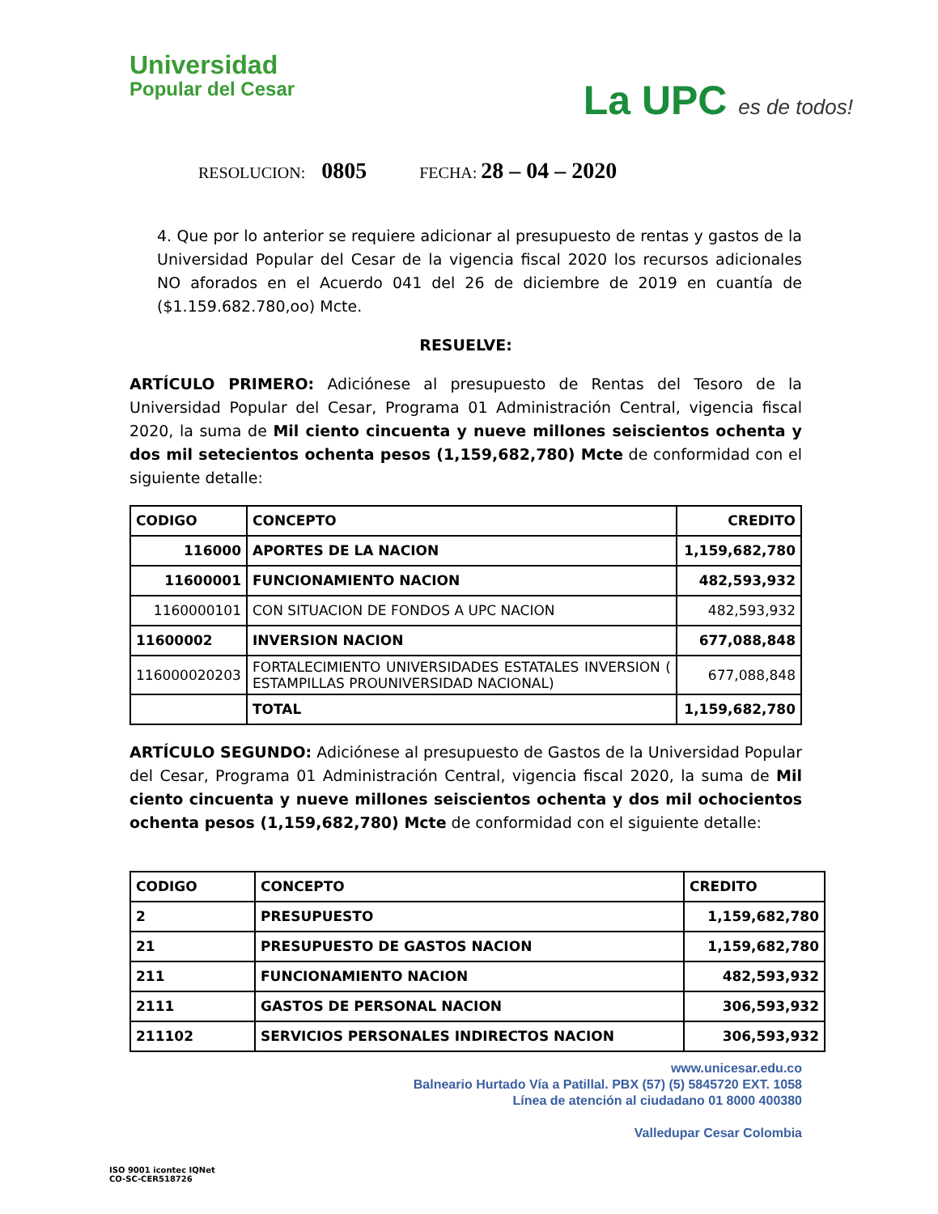Universidad
Popular del Cesar
La UPC es de todos!
RESOLUCION: 0805 FECHA: 28 – 04 – 2020
4. Que por lo anterior se requiere adicionar al presupuesto de rentas y gastos de la Universidad Popular del Cesar de la vigencia fiscal 2020 los recursos adicionales NO aforados en el Acuerdo 041 del 26 de diciembre de 2019 en cuantía de ($1.159.682.780,oo) Mcte.
RESUELVE:
ARTÍCULO PRIMERO: Adiciónese al presupuesto de Rentas del Tesoro de la Universidad Popular del Cesar, Programa 01 Administración Central, vigencia fiscal 2020, la suma de Mil ciento cincuenta y nueve millones seiscientos ochenta y dos mil setecientos ochenta pesos (1,159,682,780) Mcte de conformidad con el siguiente detalle:
| CODIGO | CONCEPTO | CREDITO |
| --- | --- | --- |
| 116000 | APORTES DE LA NACION | 1,159,682,780 |
| 11600001 | FUNCIONAMIENTO NACION | 482,593,932 |
| 1160000101 | CON SITUACION DE FONDOS A UPC NACION | 482,593,932 |
| 11600002 | INVERSION NACION | 677,088,848 |
| 116000020203 | FORTALECIMIENTO UNIVERSIDADES ESTATALES INVERSION ( ESTAMPILLAS PROUNIVERSIDAD NACIONAL) | 677,088,848 |
| | TOTAL | 1,159,682,780 |
ARTÍCULO SEGUNDO: Adiciónese al presupuesto de Gastos de la Universidad Popular del Cesar, Programa 01 Administración Central, vigencia fiscal 2020, la suma de Mil ciento cincuenta y nueve millones seiscientos ochenta y dos mil ochocientos ochenta pesos (1,159,682,780) Mcte de conformidad con el siguiente detalle:
| CODIGO | CONCEPTO | CREDITO |
| --- | --- | --- |
| 2 | PRESUPUESTO | 1,159,682,780 |
| 21 | PRESUPUESTO DE GASTOS NACION | 1,159,682,780 |
| 211 | FUNCIONAMIENTO NACION | 482,593,932 |
| 2111 | GASTOS DE PERSONAL NACION | 306,593,932 |
| 211102 | SERVICIOS PERSONALES INDIRECTOS NACION | 306,593,932 |
ISO 9001 icontec IQNet
CO-SC-CER518726
www.unicesar.edu.co
Balneario Hurtado Vía a Patillal. PBX (57) (5) 5845720 EXT. 1058
Línea de atención al ciudadano 01 8000 400380
Valledupar Cesar Colombia